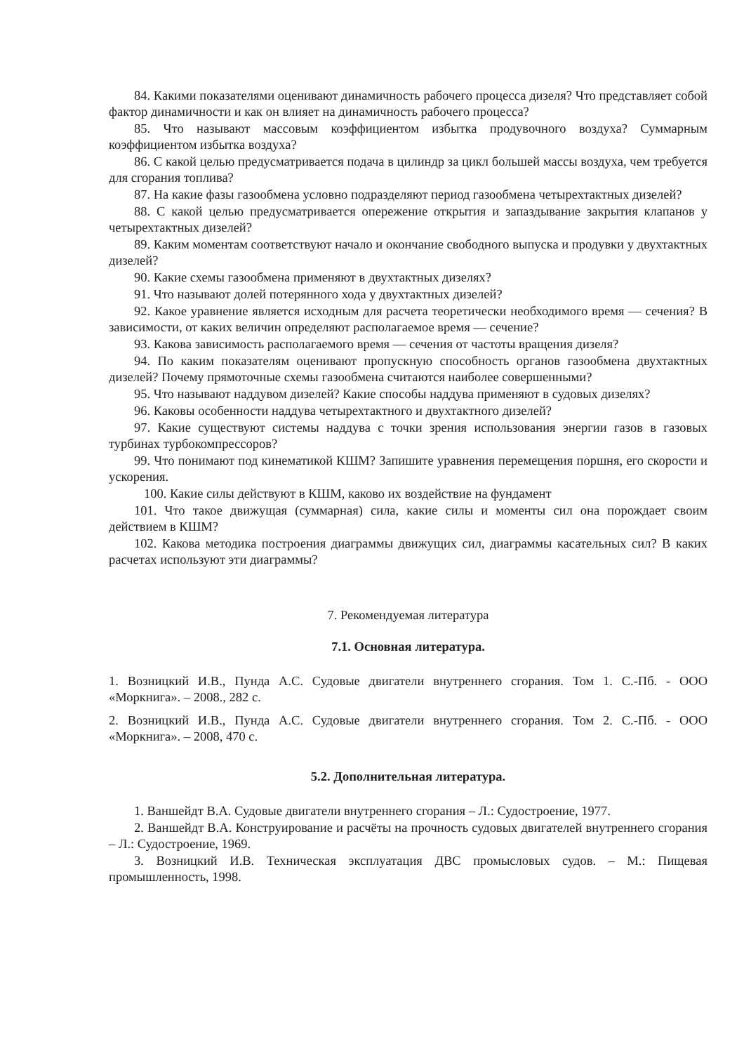84. Какими показателями оценивают динамичность рабочего процесса дизеля? Что представляет собой фактор динамичности и как он влияет на динамичность рабочего процесса?
85. Что называют массовым коэффициентом избытка продувочного воздуха? Суммарным коэффициентом избытка воздуха?
86. С какой целью предусматривается подача в цилиндр за цикл большей массы воздуха, чем требуется для сгорания топлива?
87. На какие фазы газообмена условно подразделяют период газообмена четырехтактных дизелей?
88. С какой целью предусматривается опережение открытия и запаздывание закрытия клапанов у четырехтактных дизелей?
89. Каким моментам соответствуют начало и окончание свободного выпуска и продувки у двухтактных дизелей?
90. Какие схемы газообмена применяют в двухтактных дизелях?
91. Что называют долей потерянного хода у двухтактных дизелей?
92. Какое уравнение является исходным для расчета теоретически необходимого время — сечения? В зависимости, от каких величин определяют располагаемое время — сечение?
93. Какова зависимость располагаемого время — сечения от частоты вращения дизеля?
94. По каким показателям оценивают пропускную способность органов газообмена двухтактных дизелей? Почему прямоточные схемы газообмена считаются наиболее совершенными?
95. Что называют наддувом дизелей? Какие способы наддува применяют в судовых дизелях?
96. Каковы особенности наддува четырехтактного и двухтактного дизелей?
97. Какие существуют системы наддува с точки зрения использования энергии газов в газовых турбинах турбокомпрессоров?
99. Что понимают под кинематикой КШМ? Запишите уравнения перемещения поршня, его скорости и ускорения.
100. Какие силы действуют в КШМ, каково их воздействие на фундамент
101. Что такое движущая (суммарная) сила, какие силы и моменты сил она порождает своим действием в КШМ?
102. Какова методика построения диаграммы движущих сил, диаграммы касательных сил? В каких расчетах используют эти диаграммы?
7. Рекомендуемая литература
7.1. Основная литература.
1. Возницкий И.В., Пунда А.С. Судовые двигатели внутреннего сгорания. Том 1. С.-Пб. - ООО «Моркнига». – 2008., 282 с.
2. Возницкий И.В., Пунда А.С. Судовые двигатели внутреннего сгорания. Том 2. С.-Пб. - ООО «Моркнига». – 2008, 470 с.
5.2. Дополнительная литература.
1. Ваншейдт В.А. Судовые двигатели внутреннего сгорания – Л.: Судостроение, 1977.
2. Ваншейдт В.А. Конструирование и расчёты на прочность судовых двигателей внутреннего сгорания – Л.: Судостроение, 1969.
3. Возницкий И.В. Техническая эксплуатация ДВС промысловых судов. – М.: Пищевая промышленность, 1998.